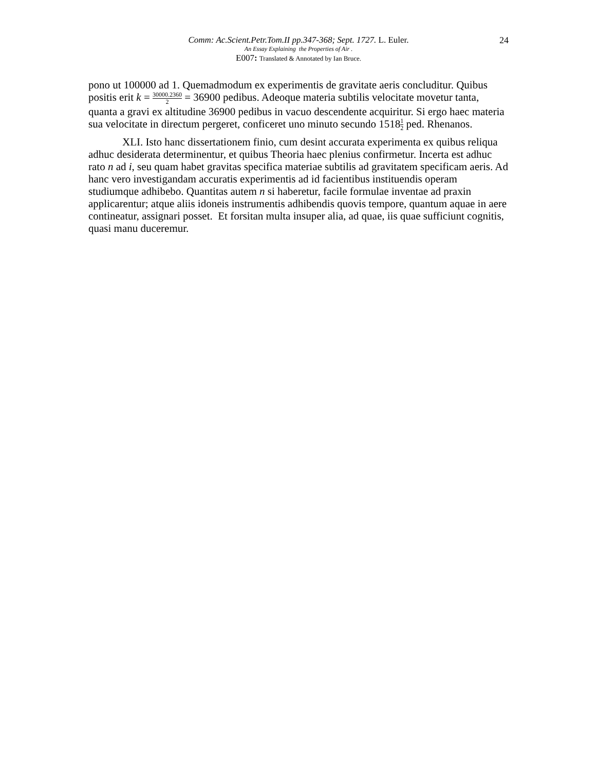Comm: Ac.Scient.Petr.Tom.II pp.347-368; Sept. 1727. L. Euler. 24
An Essay Explaining the Properties of Air .
E007: Translated & Annotated by Ian Bruce.
pono ut 100000 ad 1. Quemadmodum ex experimentis de gravitate aeris concluditur. Quibus positis erit k = 30000.2360 2 = 36900 pedibus. Adeoque materia subtilis velocitate movetur tanta, quanta a gravi ex altitudine 36900 pedibus in vacuo descendente acquiritur. Si ergo haec materia sua velocitate in directum pergeret, conficeret uno minuto secundo 15181 2 ped. Rhenanos.
XLI. Isto hanc dissertationem finio, cum desint accurata experimenta ex quibus reliqua adhuc desiderata determinentur, et quibus Theoria haec plenius confirmetur. Incerta est adhuc rato n ad i, seu quam habet gravitas specifica materiae subtilis ad gravitatem specificam aeris. Ad hanc vero investigandam accuratis experimentis ad id facientibus instituendis operam studiumque adhibebo. Quantitas autem n si haberetur, facile formulae inventae ad praxin applicarentur; atque aliis idoneis instrumentis adhibendis quovis tempore, quantum aquae in aere contineatur, assignari posset. Et forsitan multa insuper alia, ad quae, iis quae sufficiunt cognitis, quasi manu duceremur.